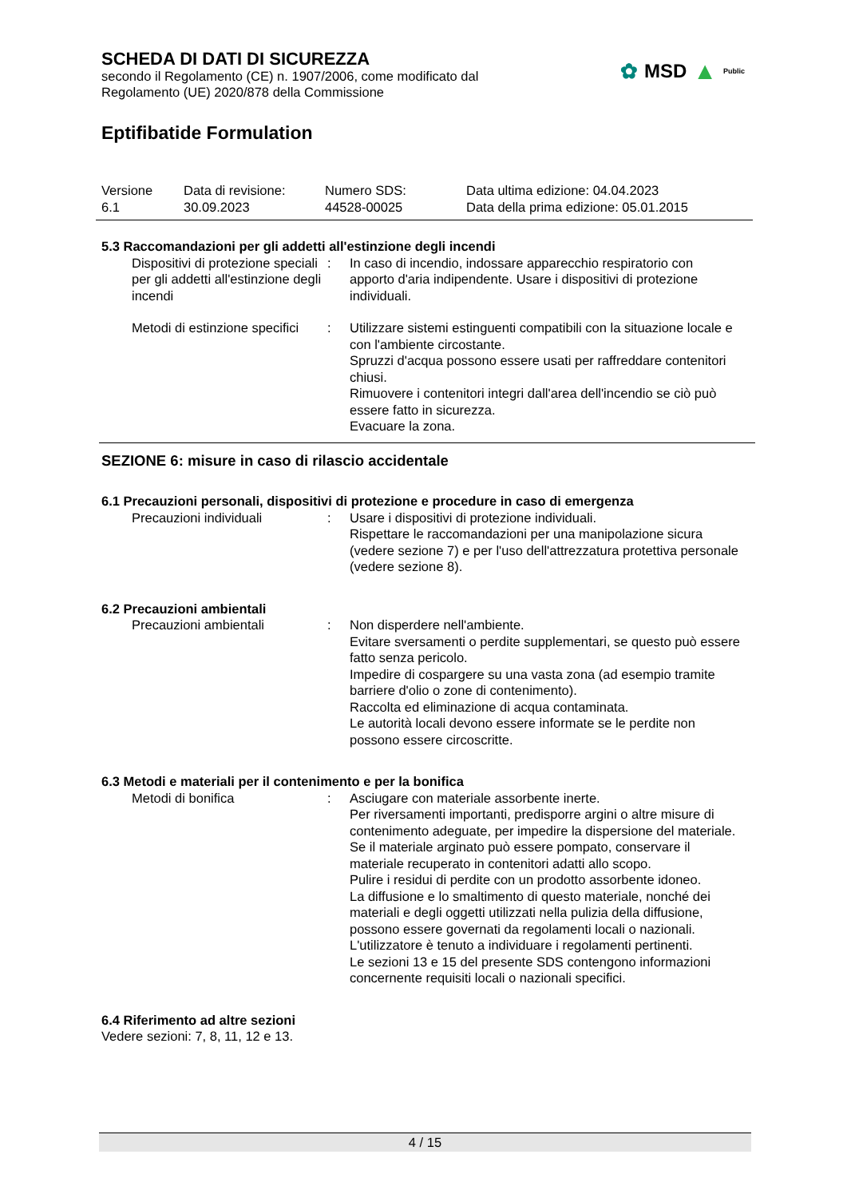✿ MSD ▲ Public
SCHEDA DI DATI DI SICUREZZA
secondo il Regolamento (CE) n. 1907/2006, come modificato dal
Regolamento (UE) 2020/878 della Commissione
Eptifibatide Formulation
Versione
6.1
Data di revisione:
30.09.2023
Numero SDS:
44528-00025
Data ultima edizione: 04.04.2023
Data della prima edizione: 05.01.2015
5.3 Raccomandazioni per gli addetti all'estinzione degli incendi
Dispositivi di protezione speciali per gli addetti all'estinzione degli incendi
: In caso di incendio, indossare apparecchio respiratorio con apporto d'aria indipendente. Usare i dispositivi di protezione individuali.
Metodi di estinzione specifici
: Utilizzare sistemi estinguenti compatibili con la situazione locale e con l'ambiente circostante.
Spruzzi d'acqua possono essere usati per raffreddare contenitori chiusi.
Rimuovere i contenitori integri dall'area dell'incendio se ciò può essere fatto in sicurezza.
Evacuare la zona.
SEZIONE 6: misure in caso di rilascio accidentale
6.1 Precauzioni personali, dispositivi di protezione e procedure in caso di emergenza
Precauzioni individuali : Usare i dispositivi di protezione individuali.
Rispettare le raccomandazioni per una manipolazione sicura (vedere sezione 7) e per l'uso dell'attrezzatura protettiva personale (vedere sezione 8).
6.2 Precauzioni ambientali
Precauzioni ambientali : Non disperdere nell'ambiente.
Evitare sversamenti o perdite supplementari, se questo può essere fatto senza pericolo.
Impedire di cospargere su una vasta zona (ad esempio tramite barriere d'olio o zone di contenimento).
Raccolta ed eliminazione di acqua contaminata.
Le autorità locali devono essere informate se le perdite non possono essere circoscritte.
6.3 Metodi e materiali per il contenimento e per la bonifica
Metodi di bonifica : Asciugare con materiale assorbente inerte.
Per riversamenti importanti, predisporre argini o altre misure di contenimento adeguate, per impedire la dispersione del materiale. Se il materiale arginato può essere pompato, conservare il materiale recuperato in contenitori adatti allo scopo.
Pulire i residui di perdite con un prodotto assorbente idoneo.
La diffusione e lo smaltimento di questo materiale, nonché dei materiali e degli oggetti utilizzati nella pulizia della diffusione, possono essere governati da regolamenti locali o nazionali.
L'utilizzatore è tenuto a individuare i regolamenti pertinenti.
Le sezioni 13 e 15 del presente SDS contengono informazioni concernente requisiti locali o nazionali specifici.
6.4 Riferimento ad altre sezioni
Vedere sezioni: 7, 8, 11, 12 e 13.
4 / 15